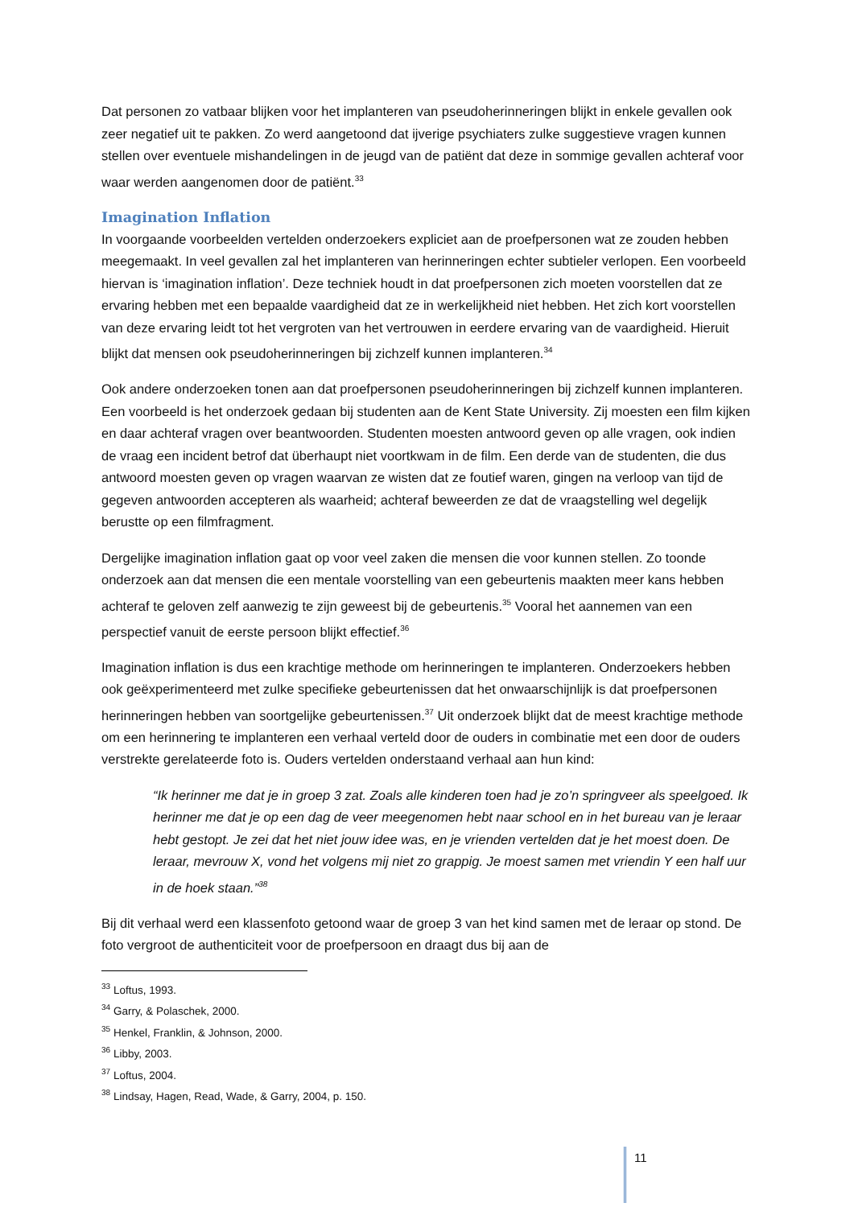Dat personen zo vatbaar blijken voor het implanteren van pseudoherinneringen blijkt in enkele gevallen ook zeer negatief uit te pakken. Zo werd aangetoond dat ijverige psychiaters zulke suggestieve vragen kunnen stellen over eventuele mishandelingen in de jeugd van de patiënt dat deze in sommige gevallen achteraf voor waar werden aangenomen door de patiënt.<sup>33</sup>
Imagination Inflation
In voorgaande voorbeelden vertelden onderzoekers expliciet aan de proefpersonen wat ze zouden hebben meegemaakt. In veel gevallen zal het implanteren van herinneringen echter subtieler verlopen. Een voorbeeld hiervan is ‘imagination inflation’. Deze techniek houdt in dat proefpersonen zich moeten voorstellen dat ze ervaring hebben met een bepaalde vaardigheid dat ze in werkelijkheid niet hebben. Het zich kort voorstellen van deze ervaring leidt tot het vergroten van het vertrouwen in eerdere ervaring van de vaardigheid. Hieruit blijkt dat mensen ook pseudoherinneringen bij zichzelf kunnen implanteren.<sup>34</sup>
Ook andere onderzoeken tonen aan dat proefpersonen pseudoherinneringen bij zichzelf kunnen implanteren. Een voorbeeld is het onderzoek gedaan bij studenten aan de Kent State University. Zij moesten een film kijken en daar achteraf vragen over beantwoorden. Studenten moesten antwoord geven op alle vragen, ook indien de vraag een incident betrof dat überhaupt niet voortkwam in de film. Een derde van de studenten, die dus antwoord moesten geven op vragen waarvan ze wisten dat ze foutief waren, gingen na verloop van tijd de gegeven antwoorden accepteren als waarheid; achteraf beweerden ze dat de vraagstelling wel degelijk berustte op een filmfragment.
Dergelijke imagination inflation gaat op voor veel zaken die mensen die voor kunnen stellen. Zo toonde onderzoek aan dat mensen die een mentale voorstelling van een gebeurtenis maakten meer kans hebben achteraf te geloven zelf aanwezig te zijn geweest bij de gebeurtenis.<sup>35</sup> Vooral het aannemen van een perspectief vanuit de eerste persoon blijkt effectief.<sup>36</sup>
Imagination inflation is dus een krachtige methode om herinneringen te implanteren. Onderzoekers hebben ook geëxperimenteerd met zulke specifieke gebeurtenissen dat het onwaarschijnlijk is dat proefpersonen herinneringen hebben van soortgelijke gebeurtenissen.<sup>37</sup> Uit onderzoek blijkt dat de meest krachtige methode om een herinnering te implanteren een verhaal verteld door de ouders in combinatie met een door de ouders verstrekte gerelateerde foto is. Ouders vertelden onderstaand verhaal aan hun kind:
“Ik herinner me dat je in groep 3 zat. Zoals alle kinderen toen had je zo’n springveer als speelgoed. Ik herinner me dat je op een dag de veer meegenomen hebt naar school en in het bureau van je leraar hebt gestopt. Je zei dat het niet jouw idee was, en je vrienden vertelden dat je het moest doen. De leraar, mevrouw X, vond het volgens mij niet zo grappig. Je moest samen met vriendin Y een half uur in de hoek staan.”<sup>38</sup>
Bij dit verhaal werd een klassenfoto getoond waar de groep 3 van het kind samen met de leraar op stond. De foto vergroot de authenticiteit voor de proefpersoon en draagt dus bij aan de
<sup>33</sup> Loftus, 1993.
<sup>34</sup> Garry, & Polaschek, 2000.
<sup>35</sup> Henkel, Franklin, & Johnson, 2000.
<sup>36</sup> Libby, 2003.
<sup>37</sup> Loftus, 2004.
<sup>38</sup> Lindsay, Hagen, Read, Wade, & Garry, 2004, p. 150.
11